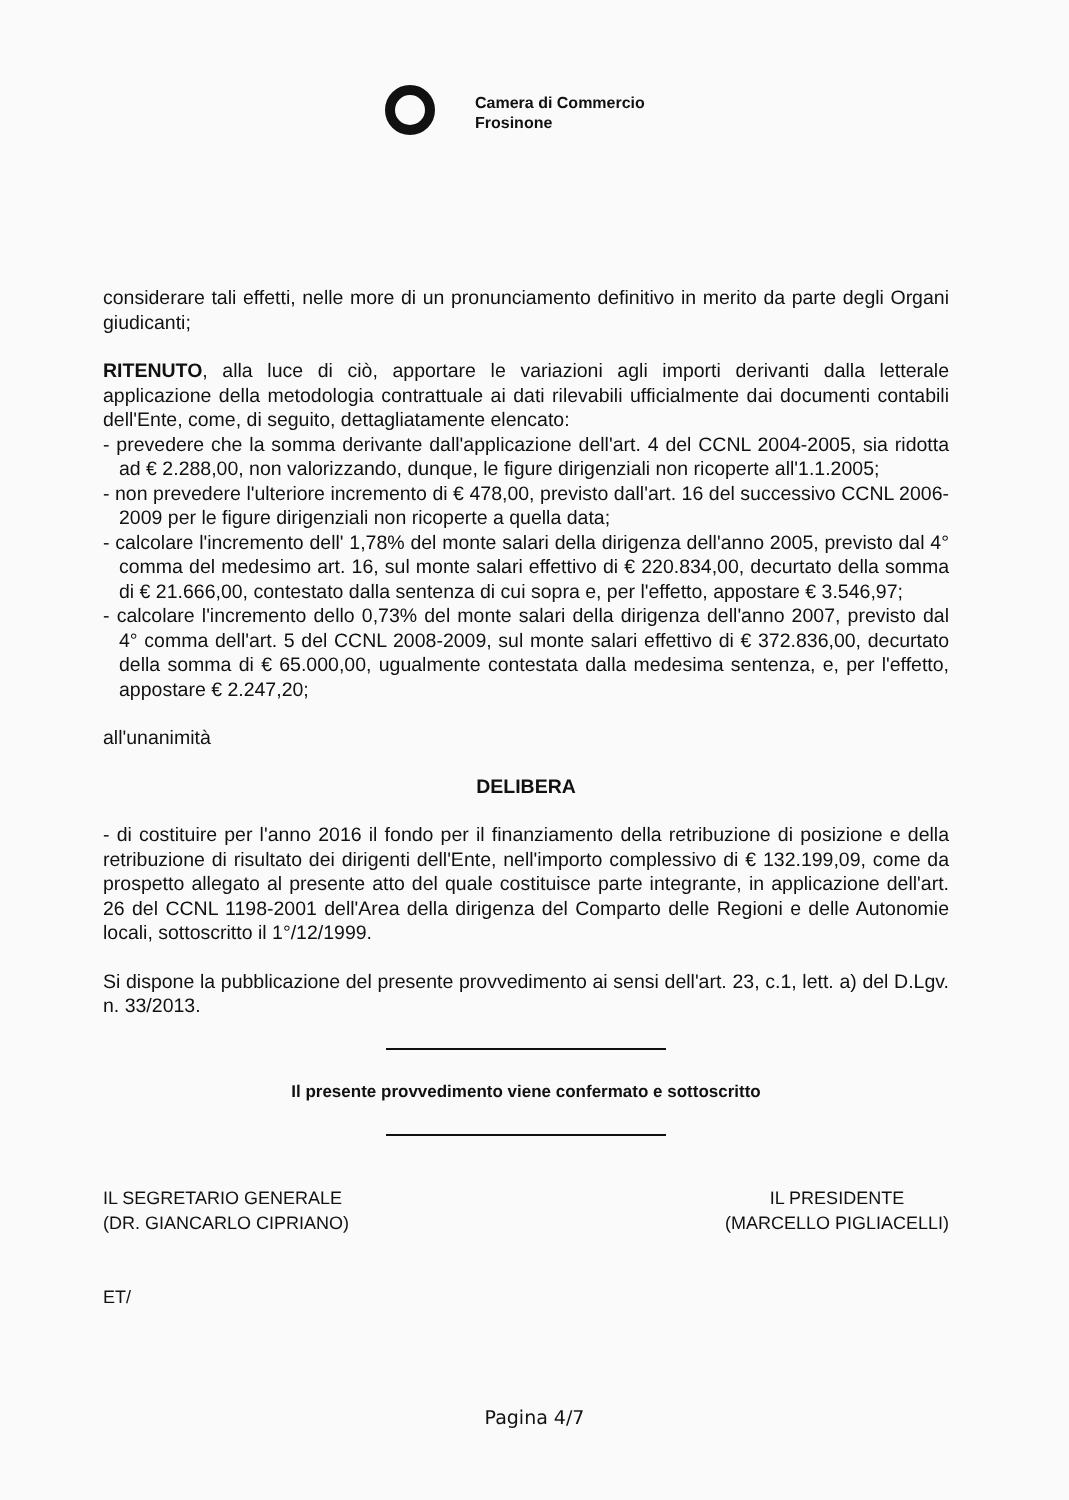Camera di Commercio
Frosinone
considerare tali effetti, nelle more di un pronunciamento definitivo in merito da parte degli Organi giudicanti;
RITENUTO, alla luce di ciò, apportare le variazioni agli importi derivanti dalla letterale applicazione della metodologia contrattuale ai dati rilevabili ufficialmente dai documenti contabili dell'Ente, come, di seguito, dettagliatamente elencato:
- prevedere che la somma derivante dall'applicazione dell'art. 4 del CCNL 2004-2005, sia ridotta ad € 2.288,00, non valorizzando, dunque, le figure dirigenziali non ricoperte all'1.1.2005;
- non prevedere l'ulteriore incremento di € 478,00, previsto dall'art. 16 del successivo CCNL 2006-2009 per le figure dirigenziali non ricoperte a quella data;
- calcolare l'incremento dell' 1,78% del monte salari della dirigenza dell'anno 2005, previsto dal 4° comma del medesimo art. 16, sul monte salari effettivo di € 220.834,00, decurtato della somma di € 21.666,00, contestato dalla sentenza di cui sopra e, per l'effetto, appostare € 3.546,97;
- calcolare l'incremento dello 0,73% del monte salari della dirigenza dell'anno 2007, previsto dal 4° comma dell'art. 5 del CCNL 2008-2009, sul monte salari effettivo di € 372.836,00, decurtato della somma di € 65.000,00, ugualmente contestata dalla medesima sentenza, e, per l'effetto, appostare € 2.247,20;
all'unanimità
DELIBERA
- di costituire per l'anno 2016 il fondo per il finanziamento della retribuzione di posizione e della retribuzione di risultato dei dirigenti dell'Ente, nell'importo complessivo di € 132.199,09, come da prospetto allegato al presente atto del quale costituisce parte integrante, in applicazione dell'art. 26 del CCNL 1198-2001 dell'Area della dirigenza del Comparto delle Regioni e delle Autonomie locali, sottoscritto il 1°/12/1999.
Si dispone la pubblicazione del presente provvedimento ai sensi dell'art. 23, c.1, lett. a) del D.Lgv. n. 33/2013.
Il presente provvedimento viene confermato e sottoscritto
IL SEGRETARIO GENERALE
(DR. GIANCARLO CIPRIANO)
IL PRESIDENTE
(MARCELLO PIGLIACELLI)
ET/
Pagina 4/7